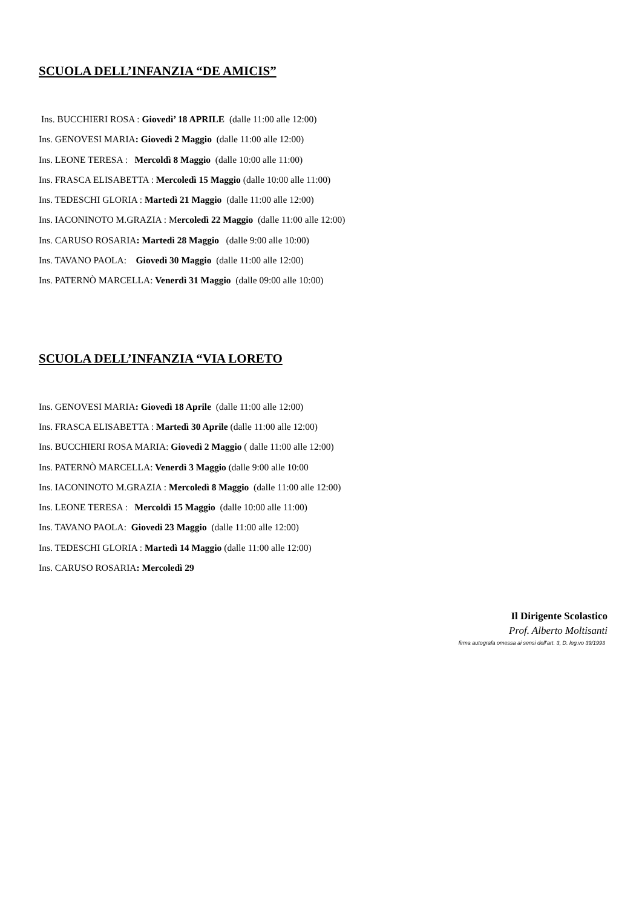SCUOLA DELL’INFANZIA “DE AMICIS”
Ins. BUCCHIERI ROSA : Giovedì’ 18 APRILE (dalle 11:00 alle 12:00)
Ins. GENOVESI MARIA: Giovedì 2 Maggio (dalle 11:00 alle 12:00)
Ins. LEONE TERESA : Mercoldì 8 Maggio (dalle 10:00 alle 11:00)
Ins. FRASCA ELISABETTA : Mercoledì 15 Maggio (dalle 10:00 alle 11:00)
Ins. TEDESCHI GLORIA : Martedì 21 Maggio (dalle 11:00 alle 12:00)
Ins. IACONINOTO M.GRAZIA : Mercoledì 22 Maggio (dalle 11:00 alle 12:00)
Ins. CARUSO ROSARIA: Martedì 28 Maggio (dalle 9:00 alle 10:00)
Ins. TAVANO PAOLA: Giovedì 30 Maggio (dalle 11:00 alle 12:00)
Ins. PATERNÒ MARCELLA: Venerdì 31 Maggio (dalle 09:00 alle 10:00)
SCUOLA DELL’INFANZIA “VIA LORETO
Ins. GENOVESI MARIA: Giovedì 18 Aprile (dalle 11:00 alle 12:00)
Ins. FRASCA ELISABETTA : Martedì 30 Aprile (dalle 11:00 alle 12:00)
Ins. BUCCHIERI ROSA MARIA: Giovedì 2 Maggio ( dalle 11:00 alle 12:00)
Ins. PATERNÒ MARCELLA: Venerdì 3 Maggio (dalle 9:00 alle 10:00
Ins. IACONINOTO M.GRAZIA : Mercoledì 8 Maggio (dalle 11:00 alle 12:00)
Ins. LEONE TERESA : Mercoldì 15 Maggio (dalle 10:00 alle 11:00)
Ins. TAVANO PAOLA: Giovedì 23 Maggio (dalle 11:00 alle 12:00)
Ins. TEDESCHI GLORIA : Martedì 14 Maggio (dalle 11:00 alle 12:00)
Ins. CARUSO ROSARIA: Mercoledì 29
Il Dirigente Scolastico
Prof. Alberto Moltisanti
firma autografa omessa ai sensi dell’art. 3, D. leg.vo 39/1993